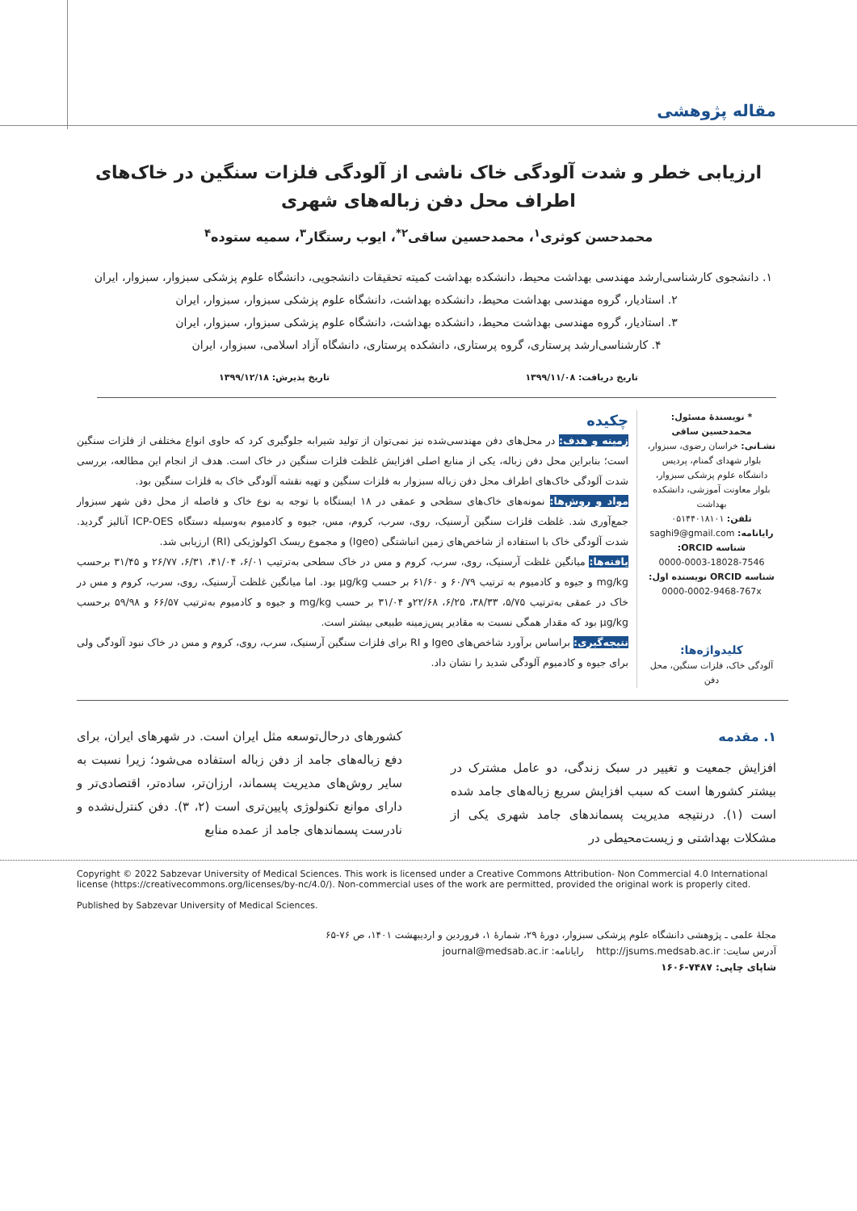مقاله پژوهشی
ارزیابی خطر و شدت آلودگی خاک ناشی از آلودگی فلزات سنگین در خاک‌های اطراف محل دفن زباله‌های شهری
محمدحسن کوثری<sup>۱</sup>، محمدحسین ساقی<sup>۲*</sup>، ایوب رستگار<sup>۳</sup>، سمیه ستوده<sup>۴</sup>
۱. دانشجوی کارشناسی‌ارشد مهندسی بهداشت محیط، دانشکده بهداشت کمیته تحقیقات دانشجویی، دانشگاه علوم پزشکی سبزوار، سبزوار، ایران
۲. استادیار، گروه مهندسی بهداشت محیط، دانشکده بهداشت، دانشگاه علوم پزشکی سبزوار، سبزوار، ایران
۳. استادیار، گروه مهندسی بهداشت محیط، دانشکده بهداشت، دانشگاه علوم پزشکی سبزوار، سبزوار، ایران
۴. کارشناسی‌ارشد پرستاری، گروه پرستاری، دانشکده پرستاری، دانشگاه آزاد اسلامی، سبزوار، ایران
تاریخ دریافت: ۱۳۹۹/۱۱/۰۸ تاریخ پذیرش: ۱۳۹۹/۱۲/۱۸
* نویسندهٔ مسئول: محمدحسین ساقی
نشـانی: خراسان رضوی، سبزوار، بلوار شهدای گمنام، پردیس دانشگاه علوم پزشکی سبزوار، بلوار معاونت آموزشی، دانشکده بهداشت
تلفن: ۰۵۱۴۴۰۱۸۱۰۱
رایانامه: saghi9@gmail.com
شناسه ORCID:
0000-0003-18028-7546
شناسه ORCID نویسنده اول:
0000-0002-9468-767x
کلیدواژه‌ها:
آلودگی خاک، فلزات سنگین، محل دفن
چکیده
زمینه و هدف: در محل‌های دفن مهندسی‌شده نیز نمی‌توان از تولید شیرابه جلوگیری کرد که حاوی انواع مختلفی از فلزات سنگین است؛ بنابراین محل دفن زباله، یکی از منابع اصلی افزایش غلظت فلزات سنگین در خاک است. هدف از انجام این مطالعه، بررسی شدت آلودگی خاک‌های اطراف محل دفن زباله سبزوار به فلزات سنگین و تهیه نقشه آلودگی خاک به فلزات سنگین بود.
مواد و روش‌ها: نمونه‌های خاک‌های سطحی و عمقی در ۱۸ ایستگاه با توجه به نوع خاک و فاصله از محل دفن شهر سبزوار جمع‌آوری شد. غلظت فلزات سنگین آرسنیک، روی، سرب، کروم، مس، جیوه و کادمیوم به‌وسیله دستگاه ICP-OES آنالیز گردید. شدت آلودگی خاک با استفاده از شاخص‌های زمین انباشتگی (Igeo) و مجموع ریسک اکولوژیکی (RI) ارزیابی شد.
یافته‌ها: میانگین غلظت آرسنیک، روی، سرب، کروم و مس در خاک سطحی به‌ترتیب ۶/۰۱، ۴۱/۰۴، ۶/۳۱، ۲۶/۷۷ و ۳۱/۴۵ برحسب mg/kg و جیوه و کادمیوم به ترتیب ۶۰/۷۹ و ۶۱/۶۰ بر حسب µg/kg بود. اما میانگین غلظت آرسنیک، روی، سرب، کروم و مس در خاک در عمقی به‌ترتیب ۵/۷۵، ۳۸/۳۳، ۶/۲۵، ۲۲/۶۸و ۳۱/۰۴ بر حسب mg/kg و جیوه و کادمیوم به‌ترتیب ۶۶/۵۷ و ۵۹/۹۸ برحسب µg/kg بود که مقدار همگی نسبت به مقادیر پس‌زمینه طبیعی بیشتر است.
نتیجه‌گیری: براساس برآورد شاخص‌های Igeo و RI برای فلزات سنگین آرسنیک، سرب، روی، کروم و مس در خاک نبود آلودگی ولی برای جیوه و کادمیوم آلودگی شدید را نشان داد.
۱. مقدمه
افزایش جمعیت و تغییر در سبک زندگی، دو عامل مشترک در بیشتر کشورها است که سبب افزایش سریع زباله‌های جامد شده است (۱). درنتیجه مدیریت پسماندهای جامد شهری یکی از مشکلات بهداشتی و زیست‌محیطی در
کشورهای درحال‌توسعه مثل ایران است. در شهرهای ایران، برای دفع زباله‌های جامد از دفن زباله استفاده می‌شود؛ زیرا نسبت به سایر روش‌های مدیریت پسماند، ارزان‌تر، ساده‌تر، اقتصادی‌تر و دارای موانع تکنولوژی پایین‌تری است (۲، ۳). دفن کنترل‌نشده و نادرست پسماندهای جامد از عمده منابع
Copyright © 2022 Sabzevar University of Medical Sciences. This work is licensed under a Creative Commons Attribution- Non Commercial 4.0 International license (https://creativecommons.org/licenses/by-nc/4.0/). Non-commercial uses of the work are permitted, provided the original work is properly cited.
Published by Sabzevar University of Medical Sciences.
مجلهٔ علمی ـ پژوهشی دانشگاه علوم پزشکی سبزوار، دورهٔ ۲۹، شمارهٔ ۱، فروردین و اردیبهشت ۱۴۰۱، ص ۷۶-۶۵
آدرس سایت: http://jsums.medsab.ac.ir رایانامه: journal@medsab.ac.ir
شاپای چاپی: ۷۴۸۷-۱۶۰۶